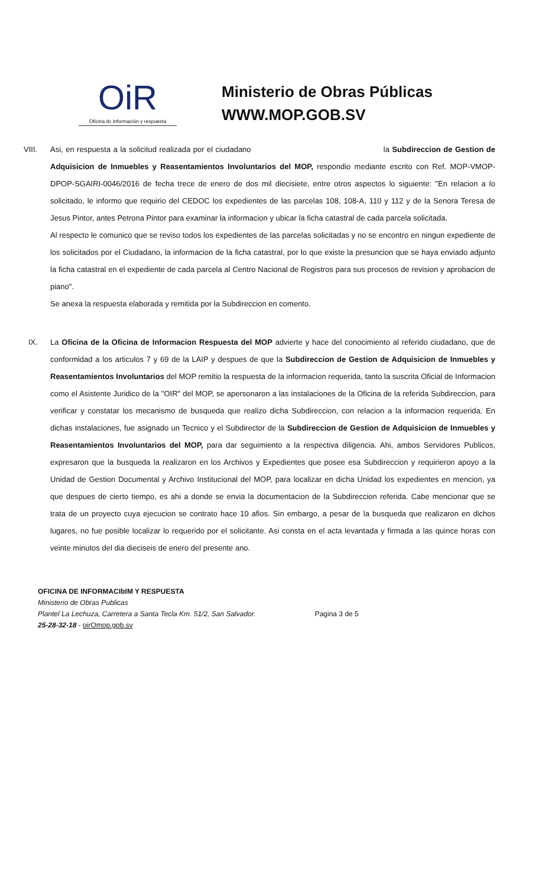OiR
Oficina dc información y respuesta
Ministerio de Obras Públicas
WWW.MOP.GOB.SV
VIII. Asi, en respuesta a la solicitud realizada por el ciudadano la Subdireccion de Gestion de Adquisicion de Inmuebles y Reasentamientos Involuntarios del MOP, respondio mediante escrito con Ref. MOP-VMOP-DPOP-SGAIRI-0046/2016 de fecha trece de enero de dos mil diecisiete, entre otros aspectos lo siguiente: "En relacion a lo solicitado, le informo que requirio del CEDOC los expedientes de las parcelas 108, 108-A, 110 y 112 y de la Senora Teresa de Jesus Pintor, antes Petrona Pintor para examinar la informacion y ubicar la ficha catastral de cada parcela solicitada.
Al respecto le comunico que se reviso todos los expedientes de las parcelas solicitadas y no se encontro en ningun expediente de los solicitados por el Ciudadano, la informacion de la ficha catastral, por lo que existe la presuncion que se haya enviado adjunto la ficha catastral en el expediente de cada parcela al Centro Nacional de Registros para sus procesos de revision y aprobacion de piano".
Se anexa la respuesta elaborada y remitida por la Subdireccion en comento.
IX. La Oficina de la Oficina de Informacion Respuesta del MOP advierte y hace del conocimiento al referido ciudadano, que de conformidad a los articulos 7 y 69 de la LAIP y despues de que la Subdireccion de Gestion de Adquisicion de Inmuebles y Reasentamientos Involuntarios del MOP remitio la respuesta de la informacion requerida, tanto la suscrita Oficial de Informacion como el Asistente Juridico de la "OIR" del MOP, se apersonaron a las instalaciones de la Oficina de la referida Subdireccion, para verificar y constatar los mecanismo de busqueda que realizo dicha Subdireccion, con relacion a la informacion requerida. En dichas instalaciones, fue asignado un Tecnico y el Subdirector de la Subdireccion de Gestion de Adquisicion de Inmuebles y Reasentamientos Involuntarios del MOP, para dar seguimiento a la respectiva diligencia. Ahi, ambos Servidores Publicos, expresaron que la busqueda la realizaron en los Archivos y Expedientes que posee esa Subdireccion y requirieron apoyo a la Unidad de Gestion Documental y Archivo Institucional del MOP, para localizar en dicha Unidad los expedientes en mencion, ya que despues de cierto tiempo, es ahi a donde se envia la documentacion de la Subdireccion referida. Cabe mencionar que se trata de un proyecto cuya ejecucion se contrato hace 10 afios. Sin embargo, a pesar de la busqueda que realizaron en dichos lugares, no fue posible localizar lo requerido por el solicitante. Asi consta en el acta levantada y firmada a las quince horas con veinte minutos del dia dieciseis de enero del presente ano.
OFICINA DE INFORMACIbIM Y RESPUESTA
Ministerio de Obras Publicas
Plantel La Lechuza, Carretera a Santa Tecla Km. 51/2, San Salvador. Pagina 3 de 5
25-28-32-18 - oirOmop.gob.sv